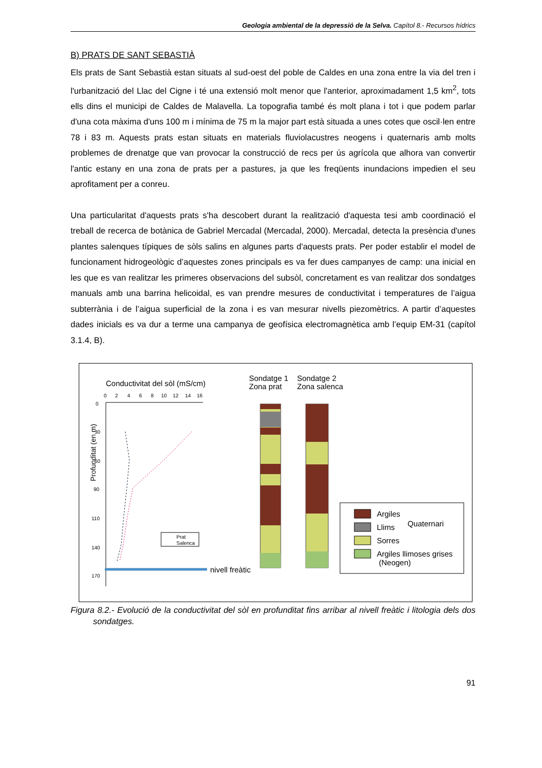Geologia ambiental de la depressió de la Selva. Capítol 8.- Recursos hídrics
B) PRATS DE SANT SEBASTIÀ
Els prats de Sant Sebastià estan situats al sud-oest del poble de Caldes en una zona entre la via del tren i l'urbanització del Llac del Cigne i té una extensió molt menor que l'anterior, aproximadament 1,5 km<sup>2</sup>, tots ells dins el municipi de Caldes de Malavella. La topografia també és molt plana i tot i que podem parlar d'una cota màxima d'uns 100 m i mínima de 75 m la major part està situada a unes cotes que oscil·len entre 78 i 83 m. Aquests prats estan situats en materials fluviolacustres neogens i quaternaris amb molts problemes de drenatge que van provocar la construcció de recs per ús agrícola que alhora van convertir l'antic estany en una zona de prats per a pastures, ja que les freqüents inundacions impedien el seu aprofitament per a conreu.
Una particularitat d'aquests prats s'ha descobert durant la realització d'aquesta tesi amb coordinació el treball de recerca de botànica de Gabriel Mercadal (Mercadal, 2000). Mercadal, detecta la presència d'unes plantes salenques típiques de sòls salins en algunes parts d'aquests prats. Per poder establir el model de funcionament hidrogeològic d’aquestes zones principals es va fer dues campanyes de camp: una inicial en les que es van realitzar les primeres observacions del subsòl, concretament es van realitzar dos sondatges manuals amb una barrina helicoidal, es van prendre mesures de conductivitat i temperatures de l’aigua subterrània i de l’aigua superficial de la zona i es van mesurar nivells piezomètrics. A partir d’aquestes dades inicials es va dur a terme una campanya de geofísica electromagnètica amb l’equip EM-31 (capítol 3.1.4, B).
Conductivitat del sòl (mS/cm)
0
2
4
6
8
10
12
14
16
0
30
60
90
110
140
170
Profunditat (en m)
nivell freàtic
Prat
Salenca
Sondatge 1
Zona prat
Sondatge 2
Zona salenca
Argiles
Llims
Sorres
Quaternari
Argiles llimoses grises
(Neogen)
Figura 8.2.- Evolució de la conductivitat del sòl en profunditat fins arribar al nivell freàtic i litologia dels dos sondatges.
91